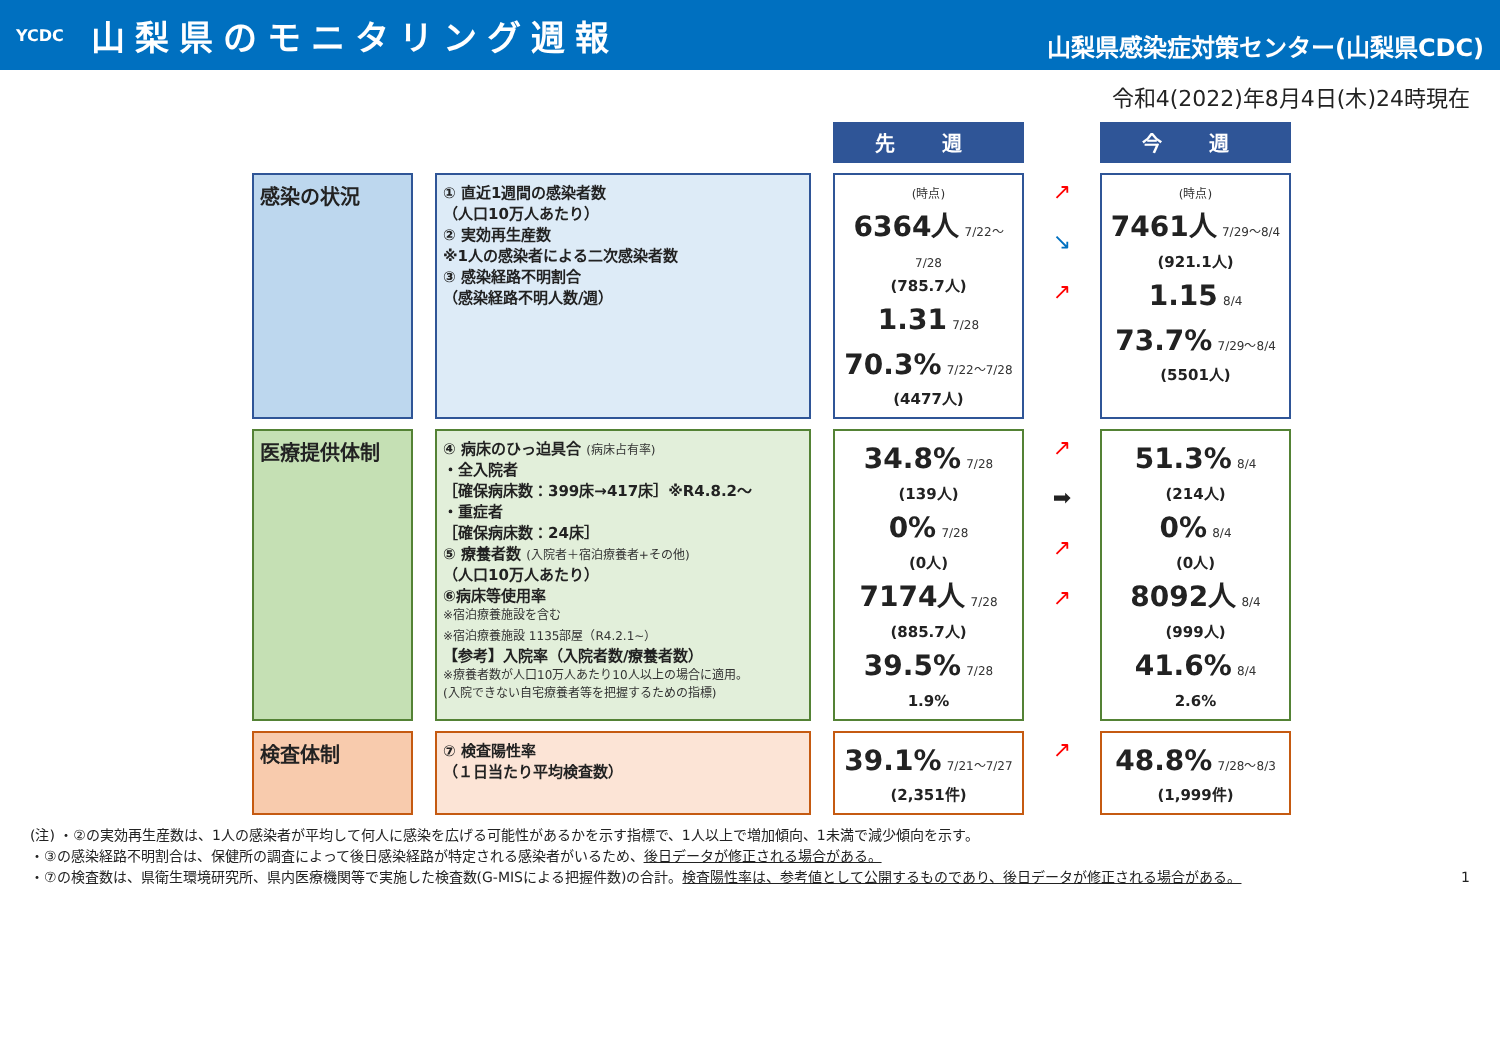YCDC
山梨県のモニタリング週報
山梨県感染症対策センター(山梨県CDC)
令和4(2022)年8月4日(木)24時現在
| | | 先 週 | | 今 週 |
| 感染の状況 | ① 直近1週間の感染者数 （人口10万人あたり） ② 実効再生産数 ※1人の感染者による二次感染者数 ③ 感染経路不明割合 （感染経路不明人数/週） | (時点) 6364人 7/22～7/28 (785.7人) 1.31 7/28 70.3% 7/22～7/28 (4477人) | ↗ ↘ ↗ | (時点) 7461人 7/29～8/4 (921.1人) 1.15 8/4 73.7% 7/29～8/4 (5501人) |
| 医療提供体制 | ④ 病床のひっ迫具合 (病床占有率) ・全入院者 ［確保病床数：399床→417床］※R4.8.2～ ・重症者 ［確保病床数：24床］ ⑤ 療養者数 (入院者＋宿泊療養者+その他) （人口10万人あたり） ⑥病床等使用率 ※宿泊療養施設を含む ※宿泊療養施設 1135部屋（R4.2.1~） 【参考】入院率（入院者数/療養者数） ※療養者数が人口10万人あたり10人以上の場合に適用。 (入院できない自宅療養者等を把握するための指標) | 34.8% 7/28 (139人) 0% 7/28 (0人) 7174人 7/28 (885.7人) 39.5% 7/28 1.9% | ↗ ➡ ↗ ↗ | 51.3% 8/4 (214人) 0% 8/4 (0人) 8092人 8/4 (999人) 41.6% 8/4 2.6% |
| 検査体制 | ⑦ 検査陽性率 （１日当たり平均検査数） | 39.1% 7/21～7/27 (2,351件) | ↗ | 48.8% 7/28～8/3 (1,999件) |
(注) ・②の実効再生産数は、1人の感染者が平均して何人に感染を広げる可能性があるかを示す指標で、1人以上で増加傾向、1未満で減少傾向を示す。
・③の感染経路不明割合は、保健所の調査によって後日感染経路が特定される感染者がいるため、後日データが修正される場合がある。
・⑦の検査数は、県衛生環境研究所、県内医療機関等で実施した検査数(G-MISによる把握件数)の合計。検査陽性率は、参考値として公開するものであり、後日データが修正される場合がある。 1